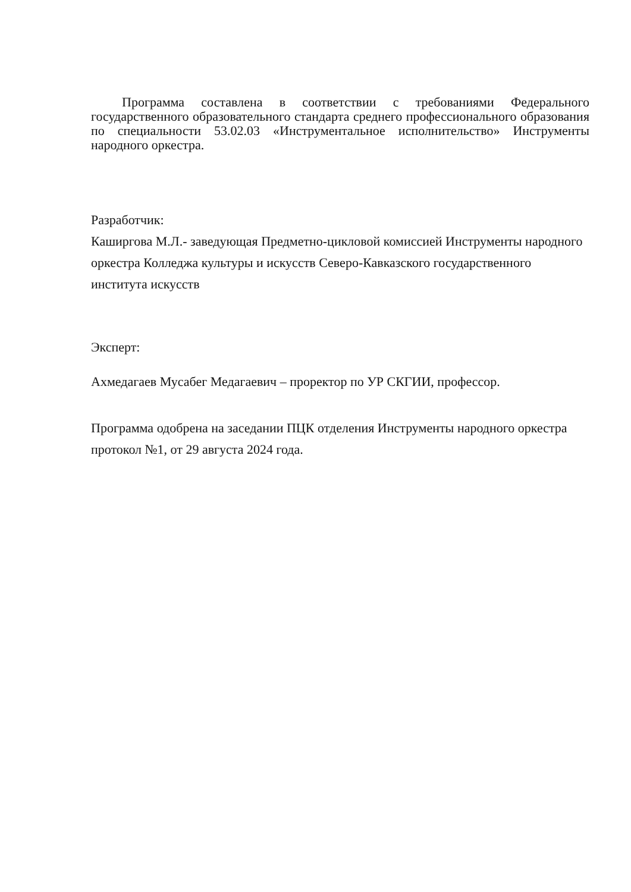Программа составлена в соответствии с требованиями Федерального государственного образовательного стандарта среднего профессионального образования по специальности 53.02.03 «Инструментальное исполнительство» Инструменты народного оркестра.
Разработчик:
Каширгова М.Л.- заведующая Предметно-цикловой комиссией Инструменты народного оркестра Колледжа культуры и искусств Северо-Кавказского государственного института искусств
Эксперт:
Ахмедагаев Мусабег Медагаевич – проректор по УР СКГИИ, профессор.
Программа одобрена на заседании ПЦК отделения Инструменты народного оркестра протокол №1, от 29 августа 2024 года.